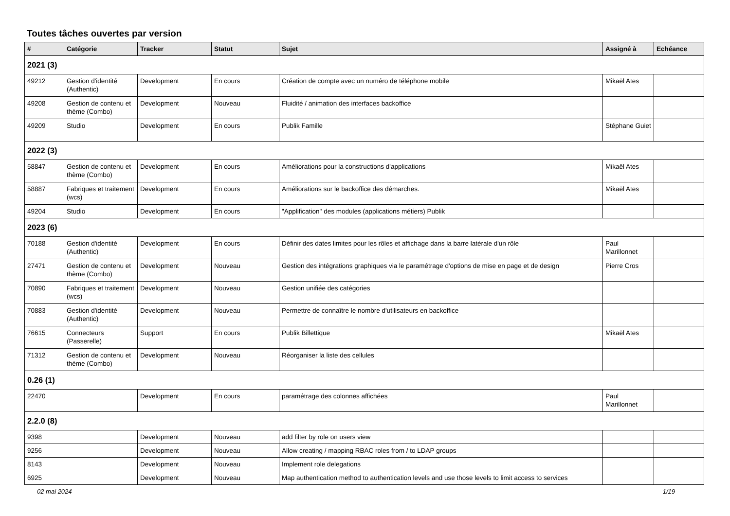Toutes tâches ouvertes par version
| # | Catégorie | Tracker | Statut | Sujet | Assigné à | Echéance |
| --- | --- | --- | --- | --- | --- | --- |
| 2021 (3) | | | | | | |
| 49212 | Gestion d'identité (Authentic) | Development | En cours | Création de compte avec un numéro de téléphone mobile | Mikaël Ates | |
| 49208 | Gestion de contenu et thème (Combo) | Development | Nouveau | Fluidité / animation des interfaces backoffice | | |
| 49209 | Studio | Development | En cours | Publik Famille | Stéphane Guiet | |
| 2022 (3) | | | | | | |
| 58847 | Gestion de contenu et thème (Combo) | Development | En cours | Améliorations pour la constructions d'applications | Mikaël Ates | |
| 58887 | Fabriques et traitement (wcs) | Development | En cours | Améliorations sur le backoffice des démarches. | Mikaël Ates | |
| 49204 | Studio | Development | En cours | "Applification" des modules (applications métiers) Publik | | |
| 2023 (6) | | | | | | |
| 70188 | Gestion d'identité (Authentic) | Development | En cours | Définir des dates limites pour les rôles et affichage dans la barre latérale d'un rôle | Paul Marillonnet | |
| 27471 | Gestion de contenu et thème (Combo) | Development | Nouveau | Gestion des intégrations graphiques via le paramétrage d'options de mise en page et de design | Pierre Cros | |
| 70890 | Fabriques et traitement (wcs) | Development | Nouveau | Gestion unifiée des catégories | | |
| 70883 | Gestion d'identité (Authentic) | Development | Nouveau | Permettre de connaître le nombre d'utilisateurs en backoffice | | |
| 76615 | Connecteurs (Passerelle) | Support | En cours | Publik Billettique | Mikaël Ates | |
| 71312 | Gestion de contenu et thème (Combo) | Development | Nouveau | Réorganiser la liste des cellules | | |
| 0.26 (1) | | | | | | |
| 22470 | | Development | En cours | paramétrage des colonnes affichées | Paul Marillonnet | |
| 2.2.0 (8) | | | | | | |
| 9398 | | Development | Nouveau | add filter by role on users view | | |
| 9256 | | Development | Nouveau | Allow creating / mapping RBAC roles from / to LDAP groups | | |
| 8143 | | Development | Nouveau | Implement role delegations | | |
| 6925 | | Development | Nouveau | Map authentication method to authentication levels and use those levels to limit access to services | | |
02 mai 2024 1/19